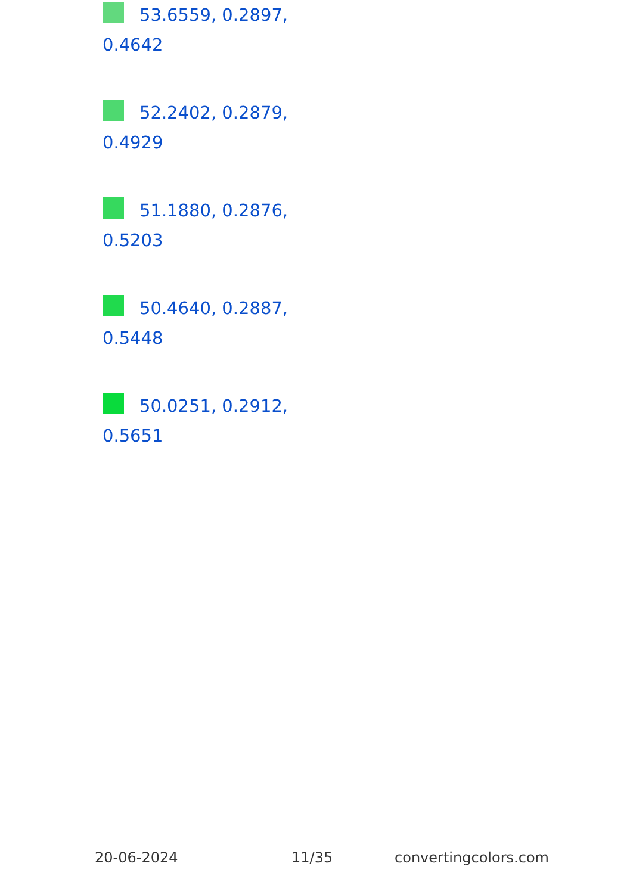53.6559, 0.2897, 0.4642
52.2402, 0.2879, 0.4929
51.1880, 0.2876, 0.5203
50.4640, 0.2887, 0.5448
50.0251, 0.2912, 0.5651
20-06-2024 11/35 convertingcolors.com